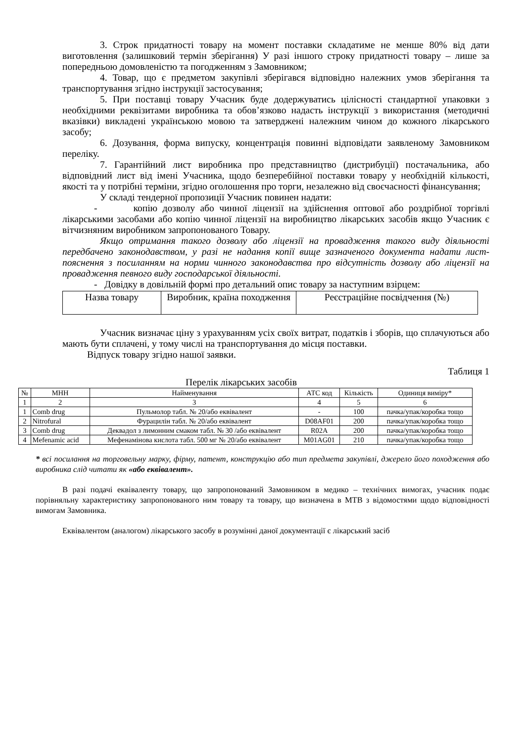3. Строк придатності товару на момент поставки складатиме не менше 80% від дати виготовлення (залишковий термін зберігання) У разі іншого строку придатності товару – лише за попередньою домовленістю та погодженням з Замовником;
4. Товар, що є предметом закупівлі зберігався відповідно належних умов зберігання та транспортування згідно інструкції застосування;
5. При поставці товару Учасник буде додержуватись цілісності стандартної упаковки з необхідними реквізитами виробника та обов’язково надасть інструкції з використання (методичні вказівки) викладені українською мовою та затверджені належним чином до кожного лікарського засобу;
6. Дозування, форма випуску, концентрація повинні відповідати заявленому Замовником переліку.
7. Гарантійний лист виробника про представництво (дистрибуції) постачальника, або відповідний лист від імені Учасника, щодо безперебійної поставки товару у необхідній кількості, якості та у потрібні терміни, згідно оголошення про торги, незалежно від своєчасності фінансування;
У складі тендерної пропозиції Учасник повинен надати:
- копію дозволу або чинної ліцензії на здійснення оптової або роздрібної торгівлі лікарськими засобами або копію чинної ліцензії на виробництво лікарських засобів якщо Учасник є вітчизняним виробником запропонованого Товару.
Якщо отримання такого дозволу або ліцензії на провадження такого виду діяльності передбачено законодавством, у разі не надання копії вище зазначеного документа надати лист- пояснення з посиланням на норми чинного законодавства про відсутність дозволу або ліцензії на провадження певного виду господарської діяльності.
- Довідку в довільній формі про детальний опис товару за наступним взірцем:
| Назва товару | Виробник, країна походження | Реєстраційне посвідчення (№) |
Учасник визначає ціну з урахуванням усіх своїх витрат, податків і зборів, що сплачуються або мають бути сплачені, у тому числі на транспортування до місця поставки.
Відпуск товару згідно нашої заявки.
Таблиця 1
Перелік лікарських засобів
| № | МНН | Найменування | АТС код | Кількість | Одиниця виміру* |
| --- | --- | --- | --- | --- | --- |
| 1 | 2 | 3 | 4 | 5 | 6 |
| 1 | Comb drug | Пульмолор табл. № 20/або еквівалент | - | 100 | пачка/упак/коробка тощо |
| 2 | Nitrofural | Фурацилін табл. № 20/або еквівалент | D08AF01 | 200 | пачка/упак/коробка тощо |
| 3 | Comb drug | Деквадол з лимонним смаком табл. № 30 /або еквівалент | R02A | 200 | пачка/упак/коробка тощо |
| 4 | Mefenamic acid | Мефенамінова кислота табл. 500 мг № 20/або еквівалент | M01AG01 | 210 | пачка/упак/коробка тощо |
* всі посилання на торговельну марку, фірму, патент, конструкцію або тип предмета закупівлі, джерело його походження або виробника слід читати як «або еквівалент».
В разі подачі еквіваленту товару, що запропонований Замовником в медико – технічних вимогах, учасник подає порівняльну характеристику запропонованого ним товару та товару, що визначена в МТВ з відомостями щодо відповідності вимогам Замовника.
Еквівалентом (аналогом) лікарського засобу в розумінні даної документації є лікарський засіб